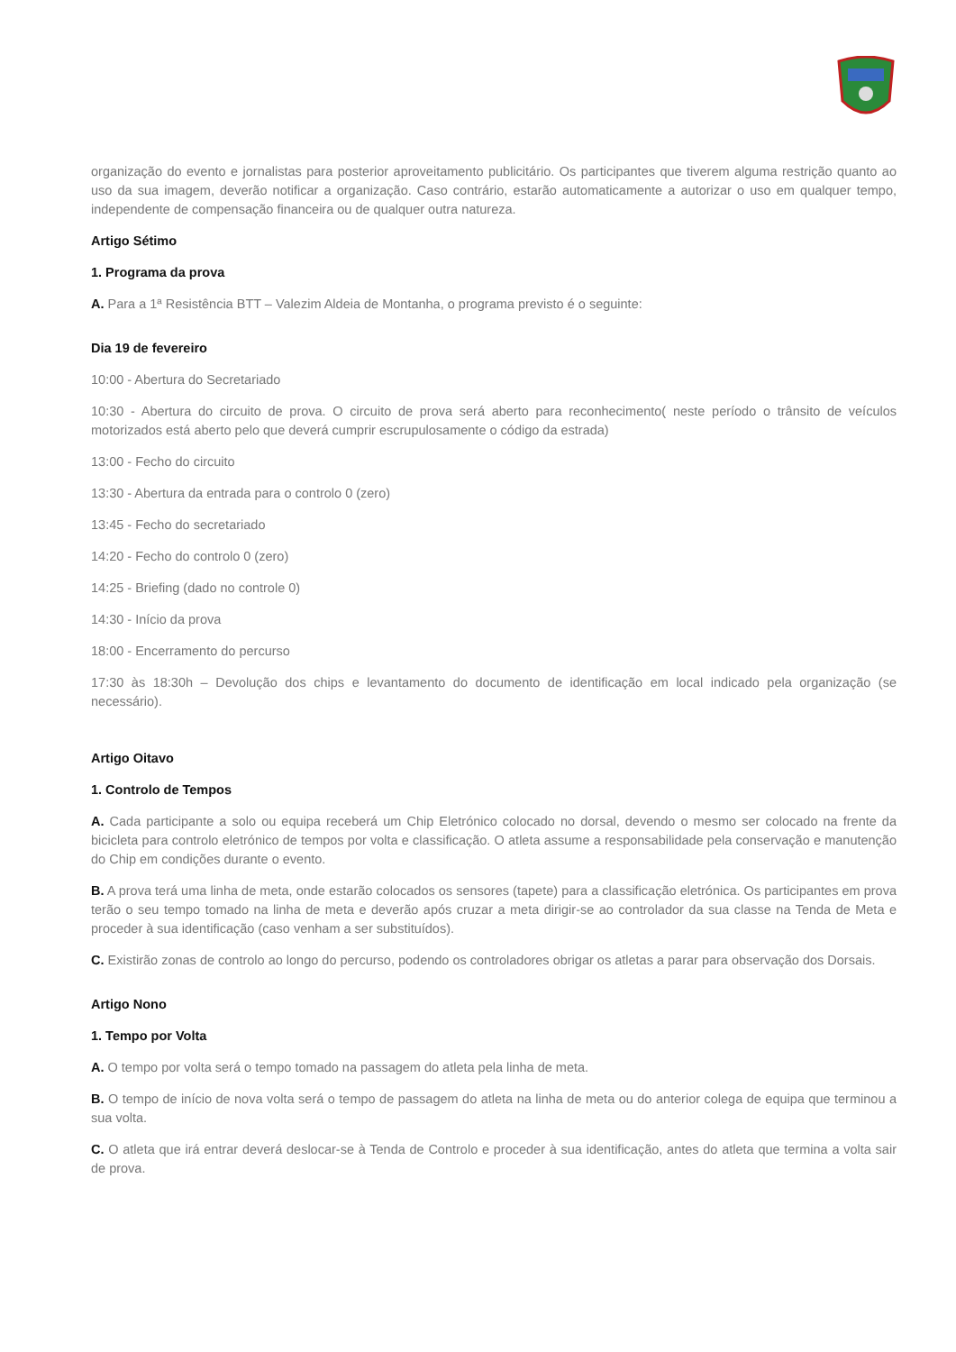organização do evento e jornalistas para posterior aproveitamento publicitário. Os participantes que tiverem alguma restrição quanto ao uso da sua imagem, deverão notificar a organização. Caso contrário, estarão automaticamente a autorizar o uso em qualquer tempo, independente de compensação financeira ou de qualquer outra natureza.
Artigo Sétimo
1. Programa da prova
A. Para a 1ª Resistência BTT – Valezim Aldeia de Montanha, o programa previsto é o seguinte:
Dia 19 de fevereiro
10:00 - Abertura do Secretariado
10:30 - Abertura do circuito de prova. O circuito de prova será aberto para reconhecimento( neste período o trânsito de veículos motorizados está aberto pelo que deverá cumprir escrupulosamente o código da estrada)
13:00 - Fecho do circuito
13:30 - Abertura da entrada para o controlo 0 (zero)
13:45 - Fecho do secretariado
14:20 - Fecho do controlo 0 (zero)
14:25 - Briefing (dado no controle 0)
14:30 - Início da prova
18:00 - Encerramento do percurso
17:30 às 18:30h – Devolução dos chips e levantamento do documento de identificação em local indicado pela organização (se necessário).
Artigo Oitavo
1. Controlo de Tempos
A. Cada participante a solo ou equipa receberá um Chip Eletrónico colocado no dorsal, devendo o mesmo ser colocado na frente da bicicleta para controlo eletrónico de tempos por volta e classificação. O atleta assume a responsabilidade pela conservação e manutenção do Chip em condições durante o evento.
B. A prova terá uma linha de meta, onde estarão colocados os sensores (tapete) para a classificação eletrónica. Os participantes em prova terão o seu tempo tomado na linha de meta e deverão após cruzar a meta dirigir-se ao controlador da sua classe na Tenda de Meta e proceder à sua identificação (caso venham a ser substituídos).
C. Existirão zonas de controlo ao longo do percurso, podendo os controladores obrigar os atletas a parar para observação dos Dorsais.
Artigo Nono
1. Tempo por Volta
A. O tempo por volta será o tempo tomado na passagem do atleta pela linha de meta.
B. O tempo de início de nova volta será o tempo de passagem do atleta na linha de meta ou do anterior colega de equipa que terminou a sua volta.
C. O atleta que irá entrar deverá deslocar-se à Tenda de Controlo e proceder à sua identificação, antes do atleta que termina a volta sair de prova.